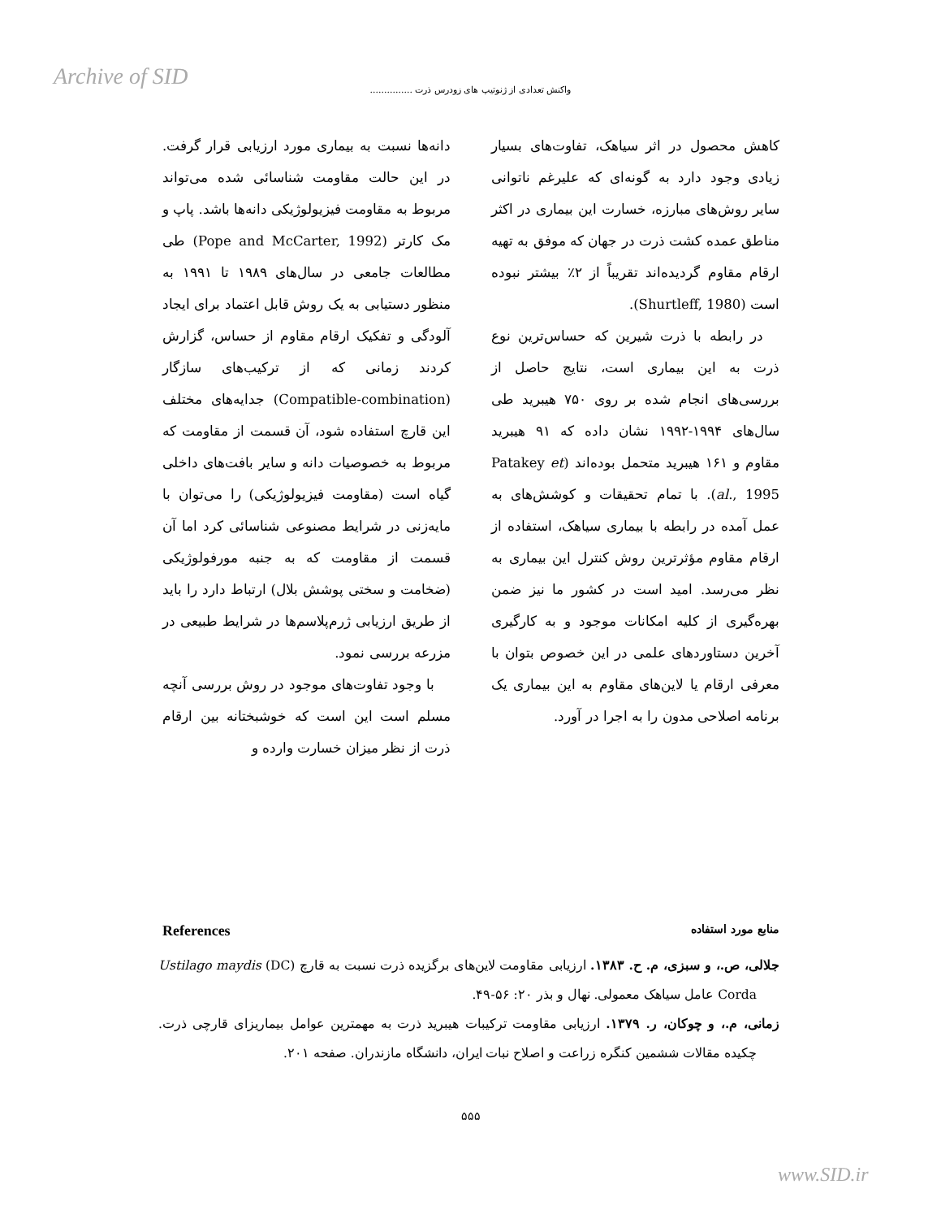Archive of SID
واکنش تعدادی از ژنوتیپ های زودرس ذرت ...............
دانه‌ها نسبت به بیماری مورد ارزیابی قرار گرفت. در این حالت مقاومت شناسائی شده می‌تواند مربوط به مقاومت فیزیولوژیکی دانه‌ها باشد. پاپ و مک کارتر (Pope and McCarter, 1992) طی مطالعات جامعی در سال‌های ۱۹۸۹ تا ۱۹۹۱ به منظور دستیابی به یک روش قابل اعتماد برای ایجاد آلودگی و تفکیک ارقام مقاوم از حساس، گزارش کردند زمانی که از ترکیب‌های سازگار (Compatible-combination) جدایه‌های مختلف این قارچ استفاده شود، آن قسمت از مقاومت که مربوط به خصوصیات دانه و سایر بافت‌های داخلی گیاه است (مقاومت فیزیولوژیکی) را می‌توان با مایه‌زنی در شرایط مصنوعی شناسائی کرد اما آن قسمت از مقاومت که به جنبه مورفولوژیکی (ضخامت و سختی پوشش بلال) ارتباط دارد را باید از طریق ارزیابی ژرم‌پلاسم‌ها در شرایط طبیعی در مزرعه بررسی نمود.
با وجود تفاوت‌های موجود در روش بررسی آنچه مسلم است این است که خوشبختانه بین ارقام ذرت از نظر میزان خسارت وارده و
کاهش محصول در اثر سیاهک، تفاوت‌های بسیار زیادی وجود دارد به گونه‌ای که علیرغم ناتوانی سایر روش‌های مبارزه، خسارت این بیماری در اکثر مناطق عمده کشت ذرت در جهان که موفق به تهیه ارقام مقاوم گردیده‌اند تقریباً از ۲٪ بیشتر نبوده است (Shurtleff, 1980).
در رابطه با ذرت شیرین که حساس‌ترین نوع ذرت به این بیماری است، نتایج حاصل از بررسی‌های انجام شده بر روی ۷۵۰ هیبرید طی سال‌های ۱۹۹۴-۱۹۹۲ نشان داده که ۹۱ هیبرید مقاوم و ۱۶۱ هیبرید متحمل بوده‌اند (Patakey et al., 1995). با تمام تحقیقات و کوشش‌های به عمل آمده در رابطه با بیماری سیاهک، استفاده از ارقام مقاوم مؤثرترین روش کنترل این بیماری به نظر می‌رسد. امید است در کشور ما نیز ضمن بهره‌گیری از کلیه امکانات موجود و به کارگیری آخرین دستاوردهای علمی در این خصوص بتوان با معرفی ارقام یا لاین‌های مقاوم به این بیماری یک برنامه اصلاحی مدون را به اجرا در آورد.
References منابع مورد استفاده
جلالی، ص.، و سبزی، م. ح. ۱۳۸۳. ارزیابی مقاومت لاین‌های برگزیده ذرت نسبت به قارچ Ustilago maydis (DC) Corda عامل سیاهک معمولی. نهال و بذر ۲۰: ۵۶-۴۹.
زمانی، م.، و چوکان، ر. ۱۳۷۹. ارزیابی مقاومت ترکیبات هیبرید ذرت به مهمترین عوامل بیماریزای قارچی ذرت. چکیده مقالات ششمین کنگره زراعت و اصلاح نبات ایران، دانشگاه مازندران. صفحه ۲۰۱.
۵۵۵
www.SID.ir